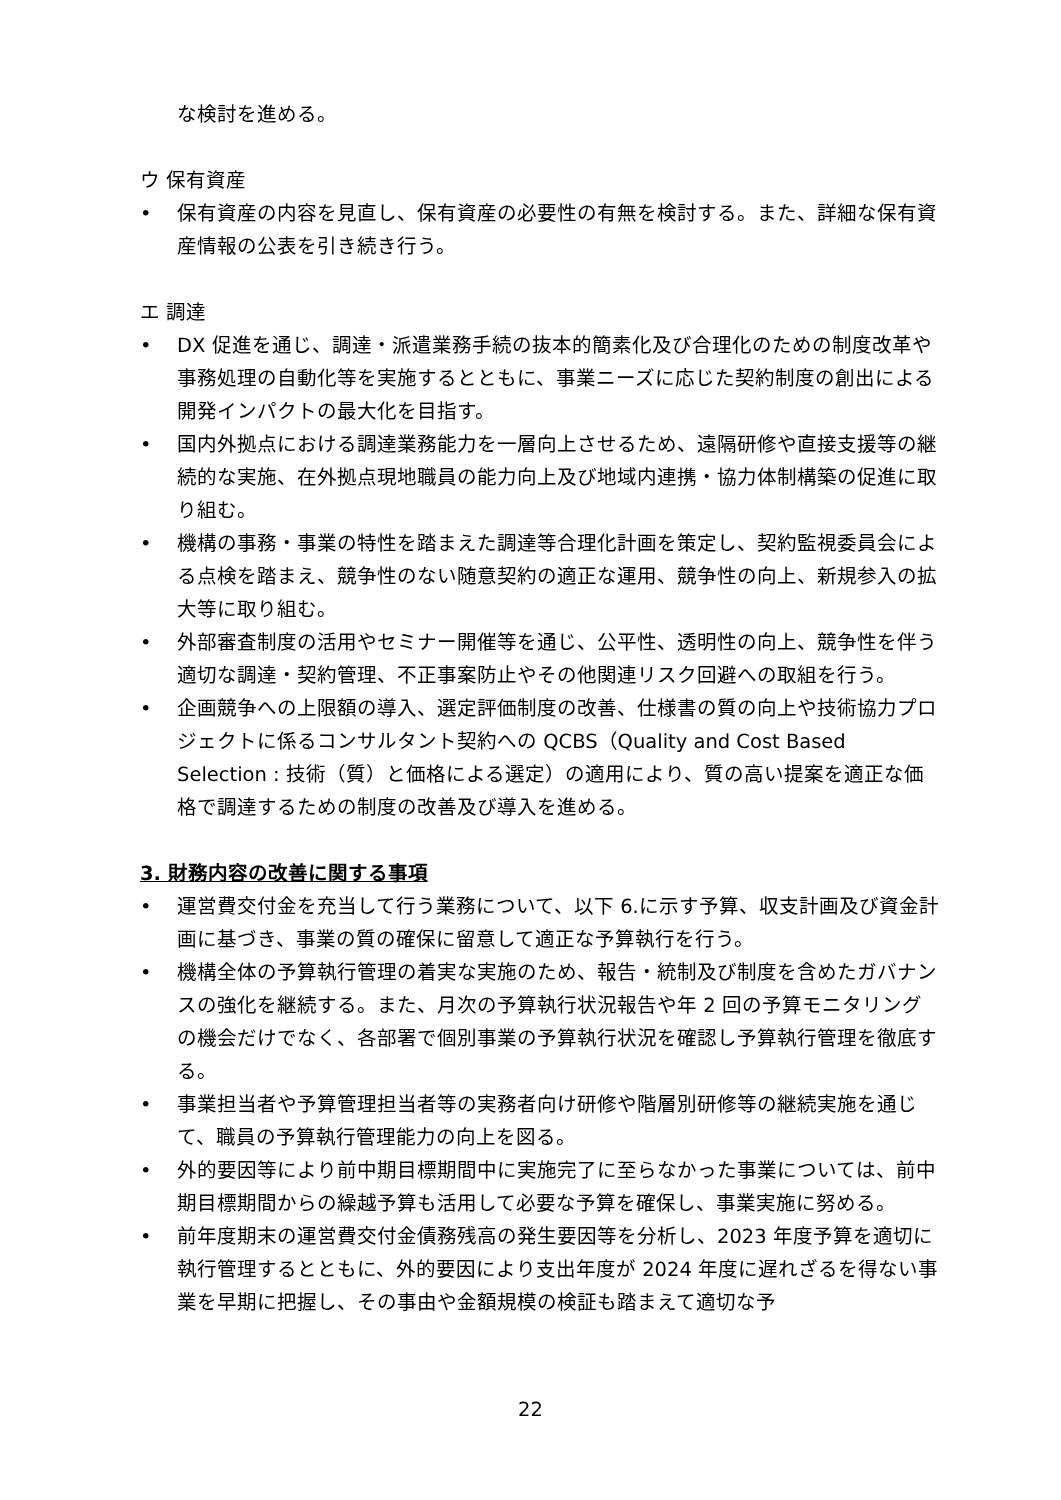な検討を進める。
ウ 保有資産
• 保有資産の内容を見直し、保有資産の必要性の有無を検討する。また、詳細な保有資産情報の公表を引き続き行う。
エ 調達
• DX 促進を通じ、調達・派遣業務手続の抜本的簡素化及び合理化のための制度改革や事務処理の自動化等を実施するとともに、事業ニーズに応じた契約制度の創出による開発インパクトの最大化を目指す。
• 国内外拠点における調達業務能力を一層向上させるため、遠隔研修や直接支援等の継続的な実施、在外拠点現地職員の能力向上及び地域内連携・協力体制構築の促進に取り組む。
• 機構の事務・事業の特性を踏まえた調達等合理化計画を策定し、契約監視委員会による点検を踏まえ、競争性のない随意契約の適正な運用、競争性の向上、新規参入の拡大等に取り組む。
• 外部審査制度の活用やセミナー開催等を通じ、公平性、透明性の向上、競争性を伴う適切な調達・契約管理、不正事案防止やその他関連リスク回避への取組を行う。
• 企画競争への上限額の導入、選定評価制度の改善、仕様書の質の向上や技術協力プロジェクトに係るコンサルタント契約への QCBS（Quality and Cost Based Selection : 技術（質）と価格による選定）の適用により、質の高い提案を適正な価格で調達するための制度の改善及び導入を進める。
3. 財務内容の改善に関する事項
• 運営費交付金を充当して行う業務について、以下 6.に示す予算、収支計画及び資金計画に基づき、事業の質の確保に留意して適正な予算執行を行う。
• 機構全体の予算執行管理の着実な実施のため、報告・統制及び制度を含めたガバナンスの強化を継続する。また、月次の予算執行状況報告や年 2 回の予算モニタリングの機会だけでなく、各部署で個別事業の予算執行状況を確認し予算執行管理を徹底する。
• 事業担当者や予算管理担当者等の実務者向け研修や階層別研修等の継続実施を通じて、職員の予算執行管理能力の向上を図る。
• 外的要因等により前中期目標期間中に実施完了に至らなかった事業については、前中期目標期間からの繰越予算も活用して必要な予算を確保し、事業実施に努める。
• 前年度期末の運営費交付金債務残高の発生要因等を分析し、2023 年度予算を適切に執行管理するとともに、外的要因により支出年度が 2024 年度に遅れざるを得ない事業を早期に把握し、その事由や金額規模の検証も踏まえて適切な予
22